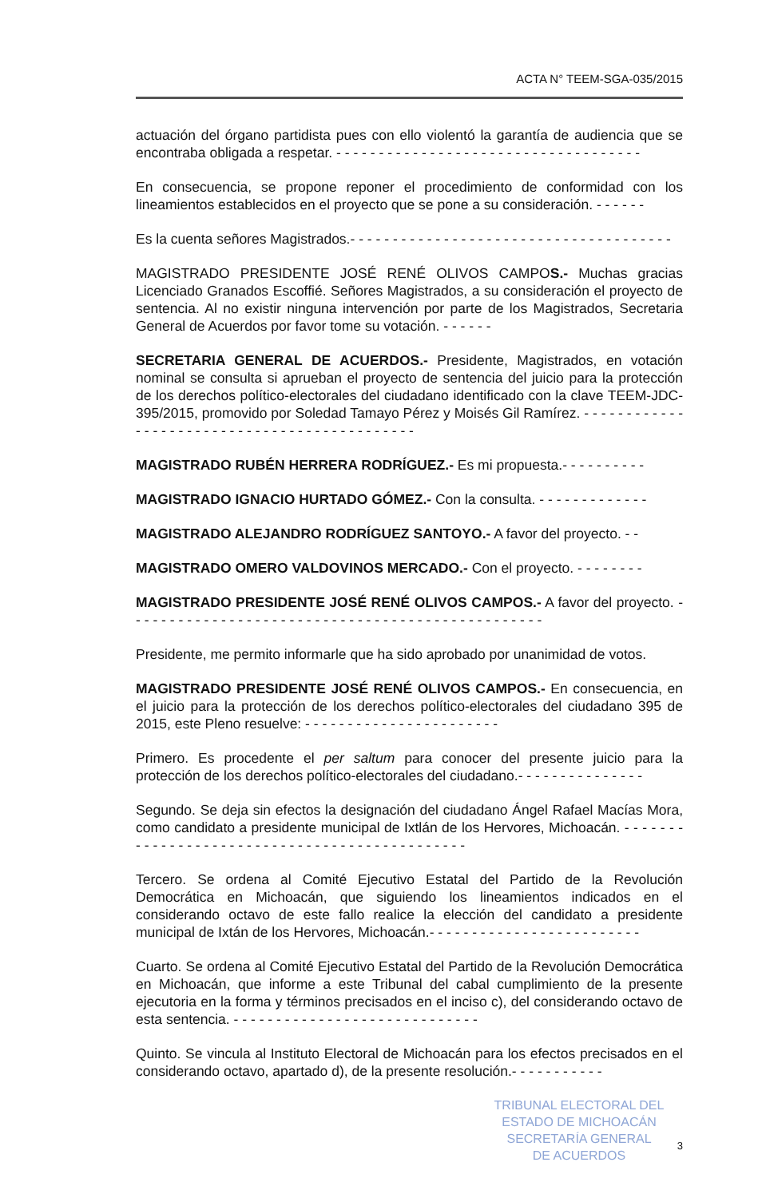ACTA N° TEEM-SGA-035/2015
actuación del órgano partidista pues con ello violentó la garantía de audiencia que se encontraba obligada a respetar. - - - - - - - - - - - - - - - - - - - - - - - - - - - - - - - - - - - -
En consecuencia, se propone reponer el procedimiento de conformidad con los lineamientos establecidos en el proyecto que se pone a su consideración. - - - - - -
Es la cuenta señores Magistrados.- - - - - - - - - - - - - - - - - - - - - - - - - - - - - - - - - - - - - -
MAGISTRADO PRESIDENTE JOSÉ RENÉ OLIVOS CAMPOS.- Muchas gracias Licenciado Granados Escoffié. Señores Magistrados, a su consideración el proyecto de sentencia. Al no existir ninguna intervención por parte de los Magistrados, Secretaria General de Acuerdos por favor tome su votación. - - - - - -
SECRETARIA GENERAL DE ACUERDOS.- Presidente, Magistrados, en votación nominal se consulta si aprueban el proyecto de sentencia del juicio para la protección de los derechos político-electorales del ciudadano identificado con la clave TEEM-JDC-395/2015, promovido por Soledad Tamayo Pérez y Moisés Gil Ramírez. - - - - - - - - - - - - - - - - - - - - - - - - - - - - - - - - - - - - - - - - - - - - -
MAGISTRADO RUBÉN HERRERA RODRÍGUEZ.- Es mi propuesta.- - - - - - - - - -
MAGISTRADO IGNACIO HURTADO GÓMEZ.- Con la consulta. - - - - - - - - - - - - -
MAGISTRADO ALEJANDRO RODRÍGUEZ SANTOYO.- A favor del proyecto. - -
MAGISTRADO OMERO VALDOVINOS MERCADO.- Con el proyecto. - - - - - - - -
MAGISTRADO PRESIDENTE JOSÉ RENÉ OLIVOS CAMPOS.- A favor del proyecto. - - - - - - - - - - - - - - - - - - - - - - - - - - - - - - - - - - - - - - - - - - - - - - - - -
Presidente, me permito informarle que ha sido aprobado por unanimidad de votos.
MAGISTRADO PRESIDENTE JOSÉ RENÉ OLIVOS CAMPOS.- En consecuencia, en el juicio para la protección de los derechos político-electorales del ciudadano 395 de 2015, este Pleno resuelve: - - - - - - - - - - - - - - - - - - - - - - -
Primero. Es procedente el per saltum para conocer del presente juicio para la protección de los derechos político-electorales del ciudadano.- - - - - - - - - - - - - - -
Segundo. Se deja sin efectos la designación del ciudadano Ángel Rafael Macías Mora, como candidato a presidente municipal de Ixtlán de los Hervores, Michoacán. - - - - - - - - - - - - - - - - - - - - - - - - - - - - - - - - - - - - - - - - - - - - - -
Tercero. Se ordena al Comité Ejecutivo Estatal del Partido de la Revolución Democrática en Michoacán, que siguiendo los lineamientos indicados en el considerando octavo de este fallo realice la elección del candidato a presidente municipal de Ixtán de los Hervores, Michoacán.- - - - - - - - - - - - - - - - - - - - - - - - -
Cuarto. Se ordena al Comité Ejecutivo Estatal del Partido de la Revolución Democrática en Michoacán, que informe a este Tribunal del cabal cumplimiento de la presente ejecutoria en la forma y términos precisados en el inciso c), del considerando octavo de esta sentencia. - - - - - - - - - - - - - - - - - - - - - - - - - - - - -
Quinto. Se vincula al Instituto Electoral de Michoacán para los efectos precisados en el considerando octavo, apartado d), de la presente resolución.- - - - - - - - - - -
TRIBUNAL ELECTORAL DEL
ESTADO DE MICHOACÁN
SECRETARÍA GENERAL
DE ACUERDOS
3